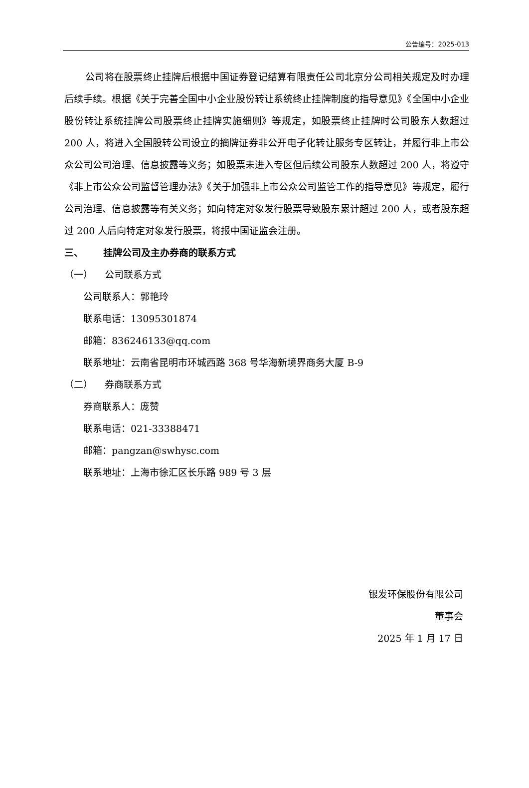公告编号：2025-013
公司将在股票终止挂牌后根据中国证券登记结算有限责任公司北京分公司相关规定及时办理后续手续。根据《关于完善全国中小企业股份转让系统终止挂牌制度的指导意见》《全国中小企业股份转让系统挂牌公司股票终止挂牌实施细则》等规定，如股票终止挂牌时公司股东人数超过 200 人，将进入全国股转公司设立的摘牌证券非公开电子化转让服务专区转让，并履行非上市公众公司公司治理、信息披露等义务；如股票未进入专区但后续公司股东人数超过 200 人，将遵守《非上市公众公司监督管理办法》《关于加强非上市公众公司监管工作的指导意见》等规定，履行公司治理、信息披露等有关义务；如向特定对象发行股票导致股东累计超过 200 人，或者股东超过 200 人后向特定对象发行股票，将报中国证监会注册。
三、 挂牌公司及主办券商的联系方式
（一） 公司联系方式
公司联系人：郭艳玲
联系电话：13095301874
邮箱：836246133@qq.com
联系地址：云南省昆明市环城西路 368 号华海新境界商务大厦 B-9
（二） 券商联系方式
券商联系人：庞赞
联系电话：021-33388471
邮箱：pangzan@swhysc.com
联系地址：上海市徐汇区长乐路 989 号 3 层
银发环保股份有限公司
董事会
2025 年 1 月 17 日